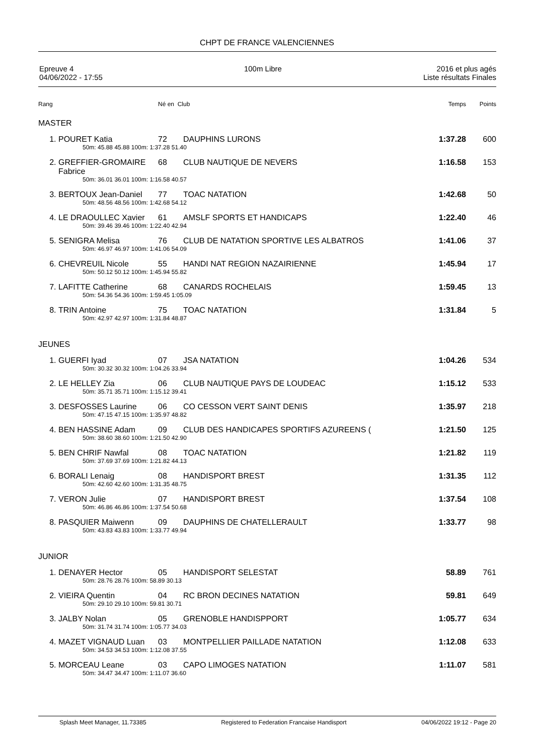CHPT DE FRANCE VALENCIENNES
Epreuve 4
04/06/2022 - 17:55
100m Libre 2016 et plus agés
Liste résultats Finales
| Rang | | Né en Club | | Temps | Points |
| MASTER | | | | | |
| 1. | POURET Katia | 72 | DAUPHINS LURONS | 1:37.28 | 600 |
| | 50m: 45.88 45.88 100m: 1:37.28 51.40 | | | | |
| 2. | GREFFIER-GROMAIRE Fabrice | 68 | CLUB NAUTIQUE DE NEVERS | 1:16.58 | 153 |
| | 50m: 36.01 36.01 100m: 1:16.58 40.57 | | | | |
| 3. | BERTOUX Jean-Daniel | 77 | TOAC NATATION | 1:42.68 | 50 |
| | 50m: 48.56 48.56 100m: 1:42.68 54.12 | | | | |
| 4. | LE DRAOULLEC Xavier | 61 | AMSLF SPORTS ET HANDICAPS | 1:22.40 | 46 |
| | 50m: 39.46 39.46 100m: 1:22.40 42.94 | | | | |
| 5. | SENIGRA Melisa | 76 | CLUB DE NATATION SPORTIVE LES ALBATROS | 1:41.06 | 37 |
| | 50m: 46.97 46.97 100m: 1:41.06 54.09 | | | | |
| 6. | CHEVREUIL Nicole | 55 | HANDI NAT REGION NAZAIRIENNE | 1:45.94 | 17 |
| | 50m: 50.12 50.12 100m: 1:45.94 55.82 | | | | |
| 7. | LAFITTE Catherine | 68 | CANARDS ROCHELAIS | 1:59.45 | 13 |
| | 50m: 54.36 54.36 100m: 1:59.45 1:05.09 | | | | |
| 8. | TRIN Antoine | 75 | TOAC NATATION | 1:31.84 | 5 |
| | 50m: 42.97 42.97 100m: 1:31.84 48.87 | | | | |
| JEUNES | | | | | |
| 1. | GUERFI Iyad | 07 | JSA NATATION | 1:04.26 | 534 |
| | 50m: 30.32 30.32 100m: 1:04.26 33.94 | | | | |
| 2. | LE HELLEY Zia | 06 | CLUB NAUTIQUE PAYS DE LOUDEAC | 1:15.12 | 533 |
| | 50m: 35.71 35.71 100m: 1:15.12 39.41 | | | | |
| 3. | DESFOSSES Laurine | 06 | CO CESSON VERT SAINT DENIS | 1:35.97 | 218 |
| | 50m: 47.15 47.15 100m: 1:35.97 48.82 | | | | |
| 4. | BEN HASSINE Adam | 09 | CLUB DES HANDICAPES SPORTIFS AZUREENS ( | 1:21.50 | 125 |
| | 50m: 38.60 38.60 100m: 1:21.50 42.90 | | | | |
| 5. | BEN CHRIF Nawfal | 08 | TOAC NATATION | 1:21.82 | 119 |
| | 50m: 37.69 37.69 100m: 1:21.82 44.13 | | | | |
| 6. | BORALI Lenaig | 08 | HANDISPORT BREST | 1:31.35 | 112 |
| | 50m: 42.60 42.60 100m: 1:31.35 48.75 | | | | |
| 7. | VERON Julie | 07 | HANDISPORT BREST | 1:37.54 | 108 |
| | 50m: 46.86 46.86 100m: 1:37.54 50.68 | | | | |
| 8. | PASQUIER Maiwenn | 09 | DAUPHINS DE CHATELLERAULT | 1:33.77 | 98 |
| | 50m: 43.83 43.83 100m: 1:33.77 49.94 | | | | |
| JUNIOR | | | | | |
| 1. | DENAYER Hector | 05 | HANDISPORT SELESTAT | 58.89 | 761 |
| | 50m: 28.76 28.76 100m: 58.89 30.13 | | | | |
| 2. | VIEIRA Quentin | 04 | RC BRON DECINES NATATION | 59.81 | 649 |
| | 50m: 29.10 29.10 100m: 59.81 30.71 | | | | |
| 3. | JALBY Nolan | 05 | GRENOBLE HANDISPPORT | 1:05.77 | 634 |
| | 50m: 31.74 31.74 100m: 1:05.77 34.03 | | | | |
| 4. | MAZET VIGNAUD Luan | 03 | MONTPELLIER PAILLADE NATATION | 1:12.08 | 633 |
| | 50m: 34.53 34.53 100m: 1:12.08 37.55 | | | | |
| 5. | MORCEAU Leane | 03 | CAPO LIMOGES NATATION | 1:11.07 | 581 |
| | 50m: 34.47 34.47 100m: 1:11.07 36.60 | | | | |
Splash Meet Manager, 11.73385 Registered to Federation Francaise Handisport 04/06/2022 19:12 - Page 20